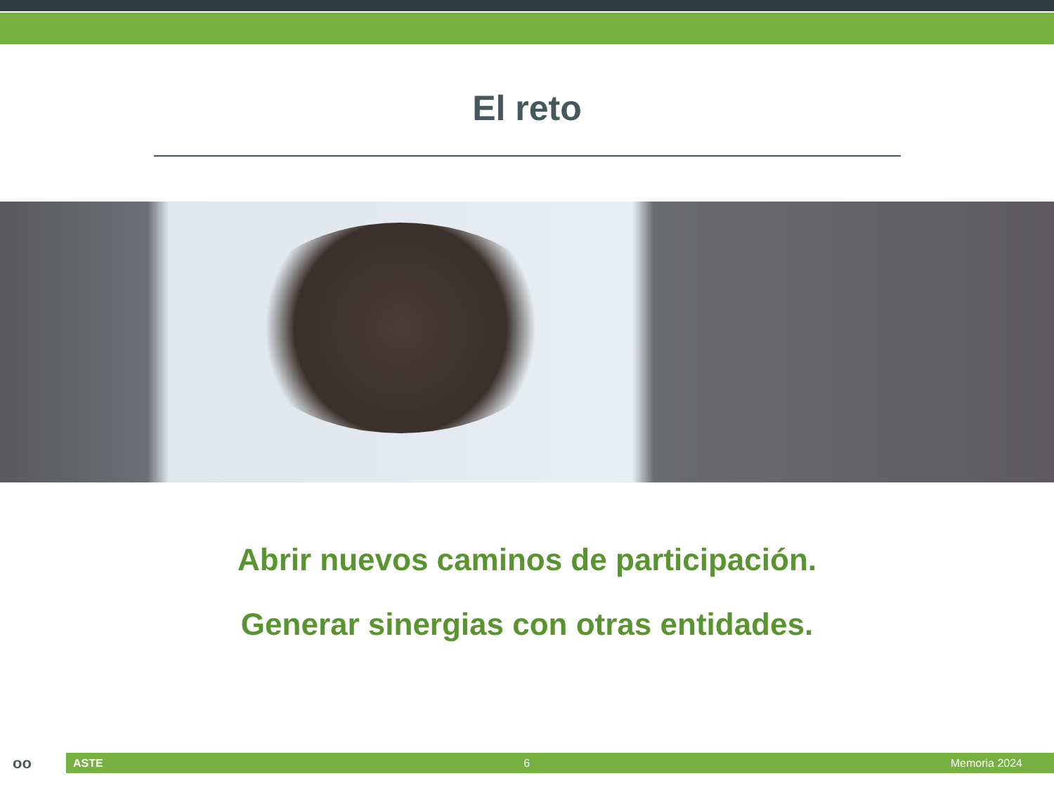El reto
Abrir nuevos caminos de participación.
Generar sinergias con otras entidades.
oo
ASTE 6 Memoria 2024